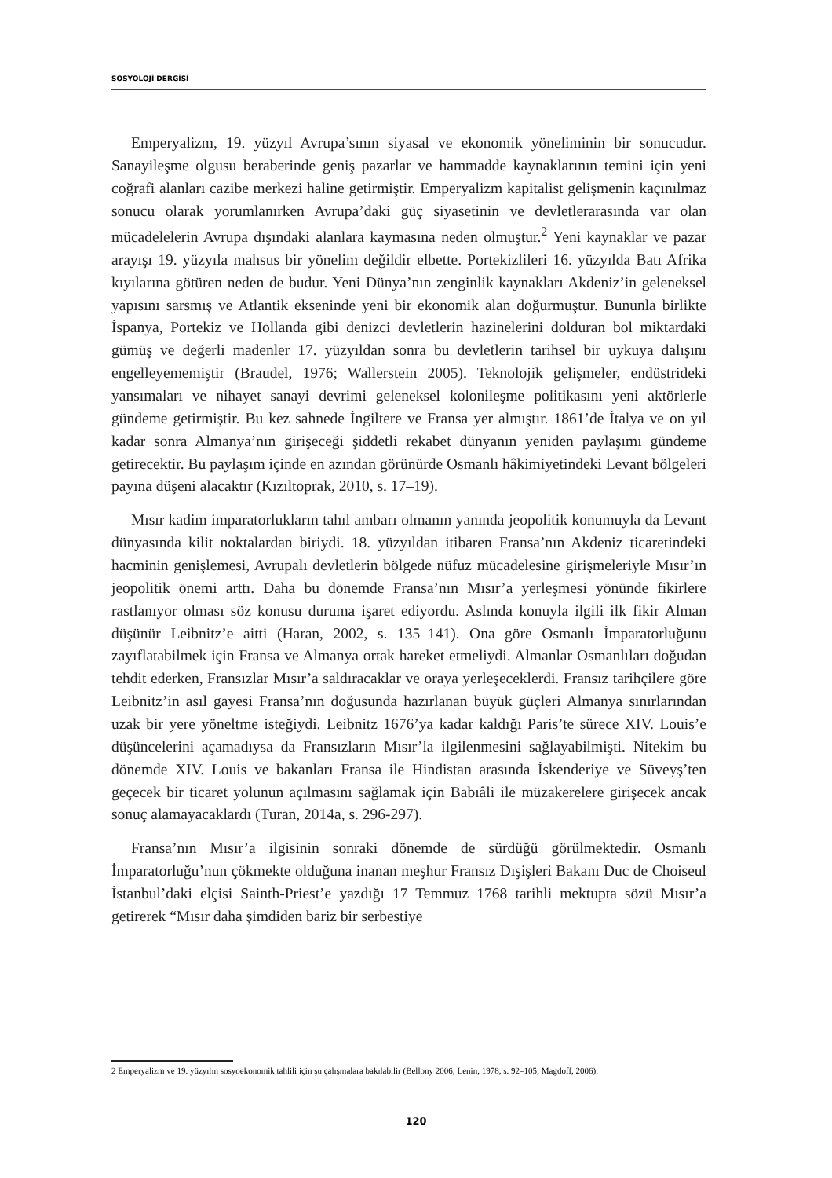SOSYOLOJİ DERGİSİ
Emperyalizm, 19. yüzyıl Avrupa’sının siyasal ve ekonomik yöneliminin bir sonucudur. Sanayileşme olgusu beraberinde geniş pazarlar ve hammadde kaynaklarının temini için yeni coğrafi alanları cazibe merkezi haline getirmiştir. Emperyalizm kapitalist gelişmenin kaçınılmaz sonucu olarak yorumlanırken Avrupa’daki güç siyasetinin ve devletlerarasında var olan mücadelelerin Avrupa dışındaki alanlara kaymasına neden olmuştur.<sup>2</sup> Yeni kaynaklar ve pazar arayışı 19. yüzyıla mahsus bir yönelim değildir elbette. Portekizlileri 16. yüzyılda Batı Afrika kıyılarına götüren neden de budur. Yeni Dünya’nın zenginlik kaynakları Akdeniz’in geleneksel yapısını sarsmış ve Atlantik ekseninde yeni bir ekonomik alan doğurmuştur. Bununla birlikte İspanya, Portekiz ve Hollanda gibi denizci devletlerin hazinelerini dolduran bol miktardaki gümüş ve değerli madenler 17. yüzyıldan sonra bu devletlerin tarihsel bir uykuya dalışını engelleyememiştir (Braudel, 1976; Wallerstein 2005). Teknolojik gelişmeler, endüstrideki yansımaları ve nihayet sanayi devrimi geleneksel kolonileşme politikasını yeni aktörlerle gündeme getirmiştir. Bu kez sahnede İngiltere ve Fransa yer almıştır. 1861’de İtalya ve on yıl kadar sonra Almanya’nın girişeceği şiddetli rekabet dünyanın yeniden paylaşımı gündeme getirecektir. Bu paylaşım içinde en azından görünürde Osmanlı hâkimiyetindeki Levant bölgeleri payına düşeni alacaktır (Kızıltoprak, 2010, s. 17–19).
Mısır kadim imparatorlukların tahıl ambarı olmanın yanında jeopolitik konumuyla da Levant dünyasında kilit noktalardan biriydi. 18. yüzyıldan itibaren Fransa’nın Akdeniz ticaretindeki hacminin genişlemesi, Avrupalı devletlerin bölgede nüfuz mücadelesine girişmeleriyle Mısır’ın jeopolitik önemi arttı. Daha bu dönemde Fransa’nın Mısır’a yerleşmesi yönünde fikirlere rastlanıyor olması söz konusu duruma işaret ediyordu. Aslında konuyla ilgili ilk fikir Alman düşünür Leibnitz’e aitti (Haran, 2002, s. 135–141). Ona göre Osmanlı İmparatorluğunu zayıflatabilmek için Fransa ve Almanya ortak hareket etmeliydi. Almanlar Osmanlıları doğudan tehdit ederken, Fransızlar Mısır’a saldıracaklar ve oraya yerleşeceklerdi. Fransız tarihçilere göre Leibnitz’in asıl gayesi Fransa’nın doğusunda hazırlanan büyük güçleri Almanya sınırlarından uzak bir yere yöneltme isteğiydi. Leibnitz 1676’ya kadar kaldığı Paris’te sürece XIV. Louis’e düşüncelerini açamadıysa da Fransızların Mısır’la ilgilenmesini sağlayabilmişti. Nitekim bu dönemde XIV. Louis ve bakanları Fransa ile Hindistan arasında İskenderiye ve Süveyş’ten geçecek bir ticaret yolunun açılmasını sağlamak için Babıâli ile müzakerelere girişecek ancak sonuç alamayacaklardı (Turan, 2014a, s. 296-297).
Fransa’nın Mısır’a ilgisinin sonraki dönemde de sürdüğü görülmektedir. Osmanlı İmparatorluğu’nun çökmekte olduğuna inanan meşhur Fransız Dışişleri Bakanı Duc de Choiseul İstanbul’daki elçisi Sainth-Priest’e yazdığı 17 Temmuz 1768 tarihli mektupta sözü Mısır’a getirerek “Mısır daha şimdiden bariz bir serbestiye
2 Emperyalizm ve 19. yüzyılın sosyoekonomik tahlili için şu çalışmalara bakılabilir (Bellony 2006; Lenin, 1978, s. 92–105; Magdoff, 2006).
120